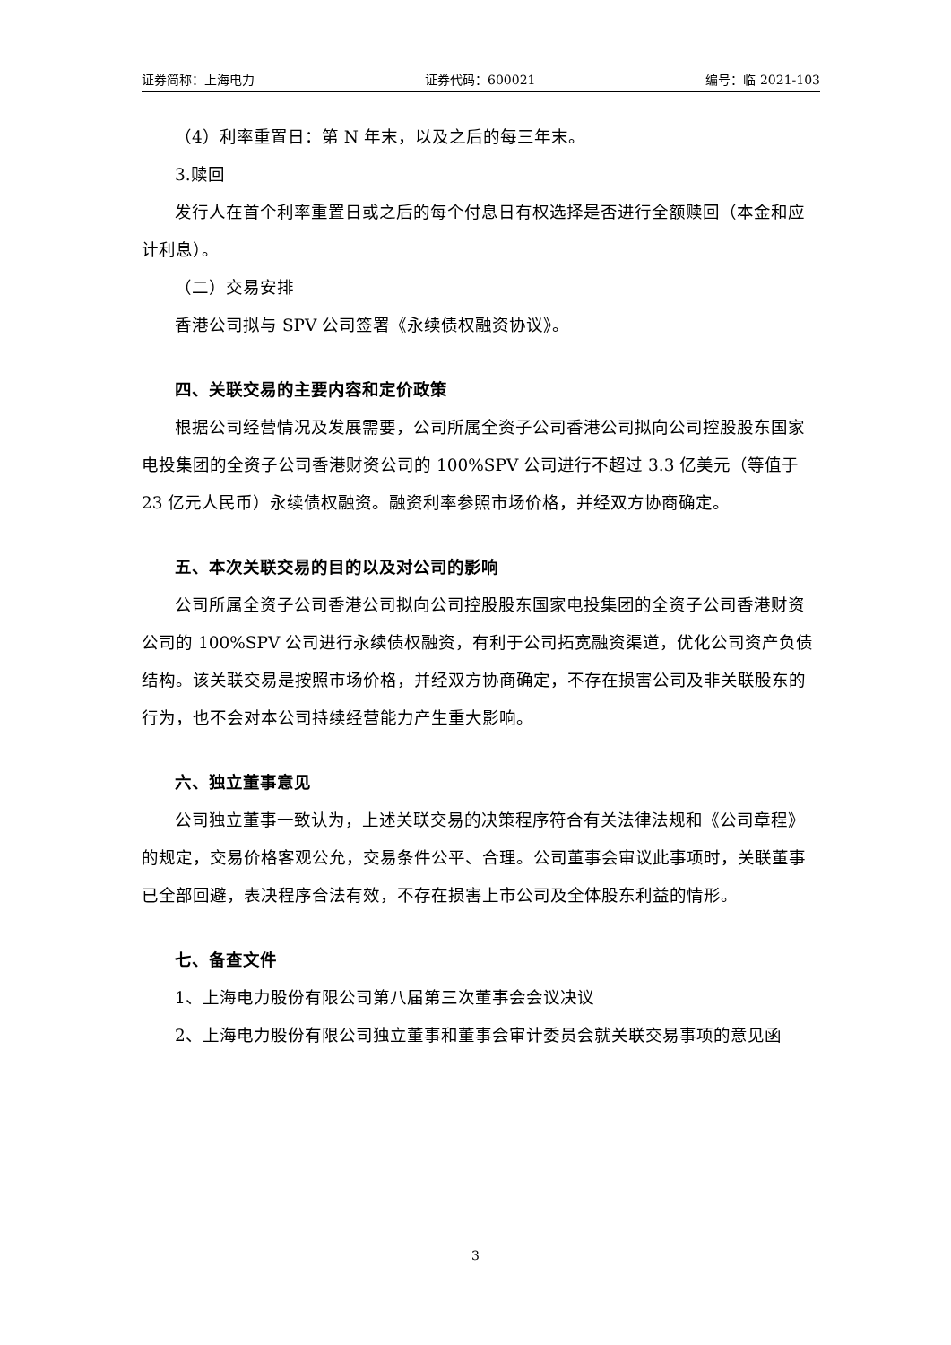证券简称：上海电力 证券代码：600021 编号：临 2021-103
（4）利率重置日：第 N 年末，以及之后的每三年末。
3.赎回
发行人在首个利率重置日或之后的每个付息日有权选择是否进行全额赎回（本金和应计利息）。
（二）交易安排
香港公司拟与 SPV 公司签署《永续债权融资协议》。
四、关联交易的主要内容和定价政策
根据公司经营情况及发展需要，公司所属全资子公司香港公司拟向公司控股股东国家电投集团的全资子公司香港财资公司的 100%SPV 公司进行不超过 3.3 亿美元（等值于 23 亿元人民币）永续债权融资。融资利率参照市场价格，并经双方协商确定。
五、本次关联交易的目的以及对公司的影响
公司所属全资子公司香港公司拟向公司控股股东国家电投集团的全资子公司香港财资公司的 100%SPV 公司进行永续债权融资，有利于公司拓宽融资渠道，优化公司资产负债结构。该关联交易是按照市场价格，并经双方协商确定，不存在损害公司及非关联股东的行为，也不会对本公司持续经营能力产生重大影响。
六、独立董事意见
公司独立董事一致认为，上述关联交易的决策程序符合有关法律法规和《公司章程》的规定，交易价格客观公允，交易条件公平、合理。公司董事会审议此事项时，关联董事已全部回避，表决程序合法有效，不存在损害上市公司及全体股东利益的情形。
七、备查文件
1、上海电力股份有限公司第八届第三次董事会会议决议
2、上海电力股份有限公司独立董事和董事会审计委员会就关联交易事项的意见函
3